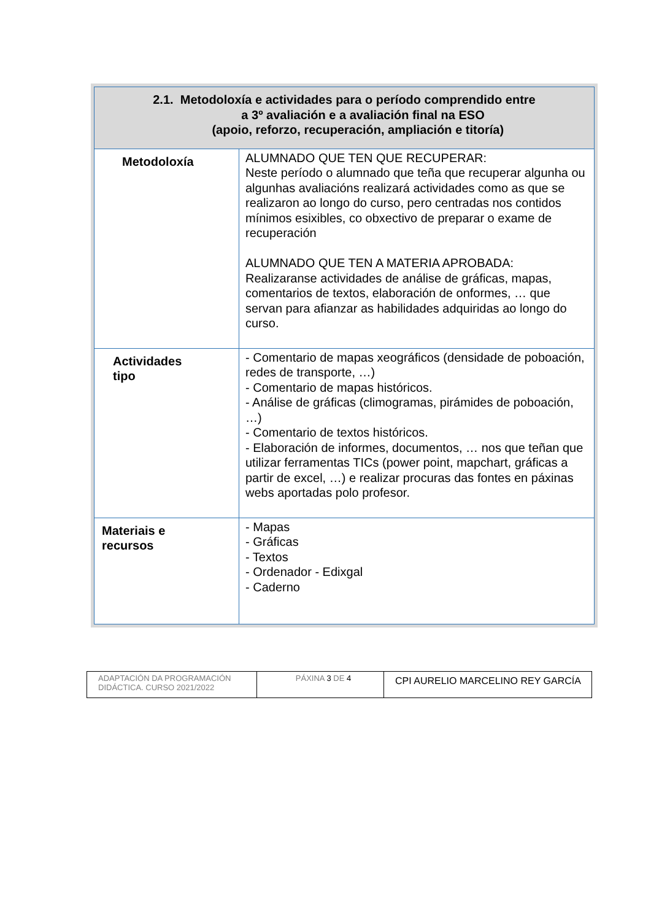| 2.1. Metodoloxía e actividades para o período comprendido entre a 3º avaliación e a avaliación final na ESO (apoio, reforzo, recuperación, ampliación e titoría) | |
| Metodoloxía | ALUMNADO QUE TEN QUE RECUPERAR: Neste período o alumnado que teña que recuperar algunha ou algunhas avaliacións realizará actividades como as que se realizaron ao longo do curso, pero centradas nos contidos mínimos esixibles, co obxectivo de preparar o exame de recuperación ALUMNADO QUE TEN A MATERIA APROBADA: Realizaranse actividades de análise de gráficas, mapas, comentarios de textos, elaboración de onformes, … que servan para afianzar as habilidades adquiridas ao longo do curso. |
| Actividades tipo | - Comentario de mapas xeográficos (densidade de poboación, redes de transporte, …) - Comentario de mapas históricos. - Análise de gráficas (climogramas, pirámides de poboación, …) - Comentario de textos históricos. - Elaboración de informes, documentos, … nos que teñan que utilizar ferramentas TICs (power point, mapchart, gráficas a partir de excel, …) e realizar procuras das fontes en páxinas webs aportadas polo profesor. |
| Materiais e recursos | - Mapas - Gráficas - Textos - Ordenador - Edixgal - Caderno |
| ADAPTACIÓN DA PROGRAMACIÓN DIDÁCTICA. CURSO 2021/2022 | PÁXINA 3 DE 4 | CPI AURELIO MARCELINO REY GARCÍA |